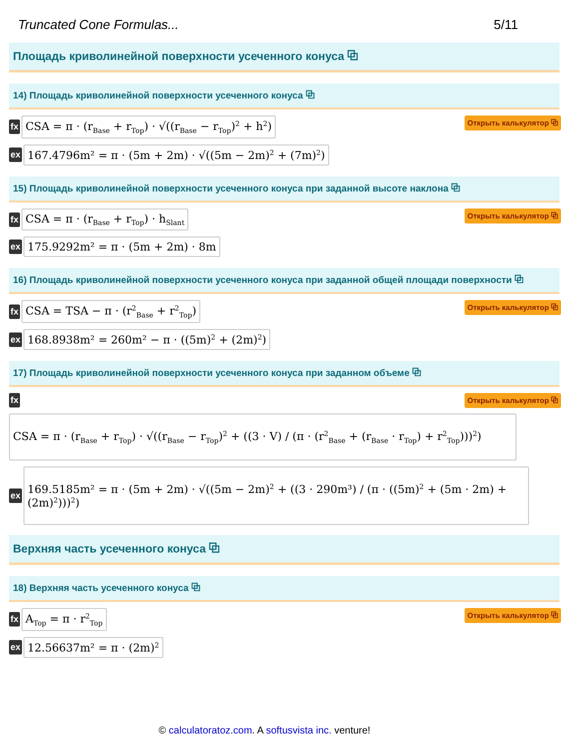Truncated Cone Formulas... 5/11
Площадь криволинейной поверхности усеченного конуса ⧉
14) Площадь криволинейной поверхности усеченного конуса ⧉
fx CSA = π · (r<sub>Base</sub> + r<sub>Top</sub>) · √((r<sub>Base</sub> − r<sub>Top</sub>)<sup>2</sup> + h<sup>2</sup>) Открыть калькулятор ⧉
ex 167.4796m² = π · (5m + 2m) · √((5m − 2m)<sup>2</sup> + (7m)<sup>2</sup>)
15) Площадь криволинейной поверхности усеченного конуса при заданной высоте наклона ⧉
fx CSA = π · (r<sub>Base</sub> + r<sub>Top</sub>) · h<sub>Slant</sub> Открыть калькулятор ⧉
ex 175.9292m² = π · (5m + 2m) · 8m
16) Площадь криволинейной поверхности усеченного конуса при заданной общей площади поверхности ⧉
fx CSA = TSA − π · (r<sup>2</sup><sub>Base</sub> + r<sup>2</sup><sub>Top</sub>) Открыть калькулятор ⧉
ex 168.8938m² = 260m² − π · ((5m)<sup>2</sup> + (2m)<sup>2</sup>)
17) Площадь криволинейной поверхности усеченного конуса при заданном объеме ⧉
fx Открыть калькулятор ⧉
CSA = π · (r<sub>Base</sub> + r<sub>Top</sub>) · √((r<sub>Base</sub> − r<sub>Top</sub>)<sup>2</sup> + ((3 · V) / (π · (r<sup>2</sup><sub>Base</sub> + (r<sub>Base</sub> · r<sub>Top</sub>) + r<sup>2</sup><sub>Top</sub>)))<sup>2</sup>)
ex 169.5185m² = π · (5m + 2m) · √((5m − 2m)<sup>2</sup> + ((3 · 290m³) / (π · ((5m)<sup>2</sup> + (5m · 2m) + (2m)<sup>2</sup>)))<sup>2</sup>)
Верхняя часть усеченного конуса ⧉
18) Верхняя часть усеченного конуса ⧉
fx A<sub>Top</sub> = π · r<sup>2</sup><sub>Top</sub> Открыть калькулятор ⧉
ex 12.56637m² = π · (2m)<sup>2</sup>
© calculatoratoz.com. A softusvista inc. venture!